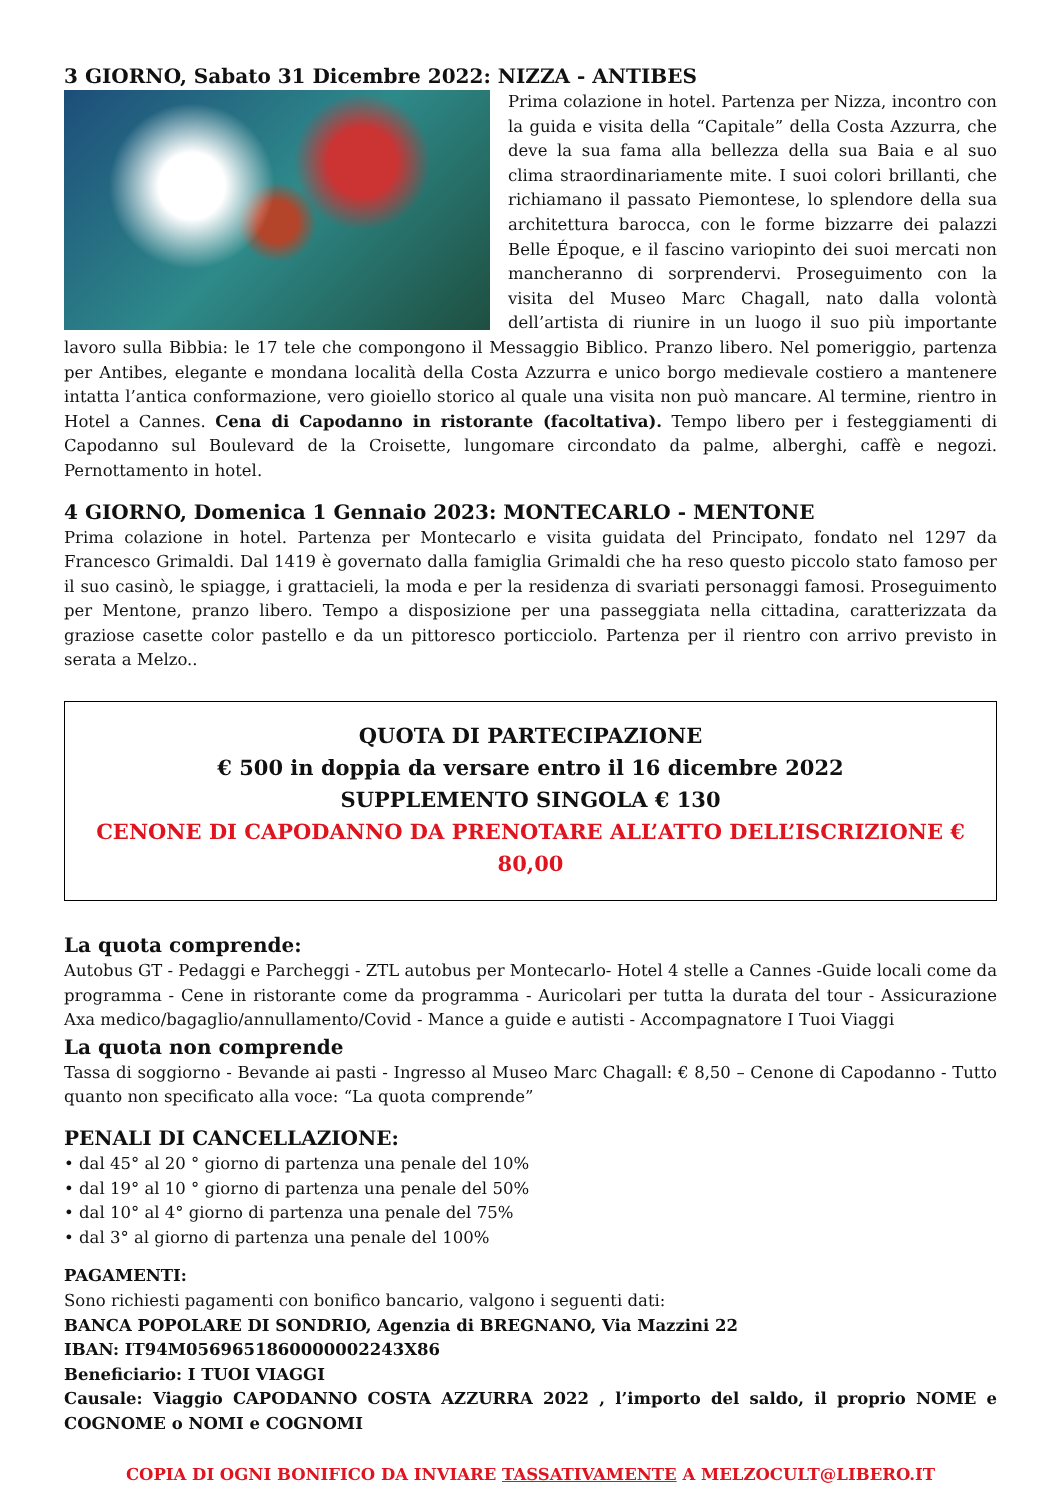3 GIORNO, Sabato 31 Dicembre 2022: NIZZA - ANTIBES
Prima colazione in hotel. Partenza per Nizza, incontro con la guida e visita della “Capitale” della Costa Azzurra, che deve la sua fama alla bellezza della sua Baia e al suo clima straordinariamente mite. I suoi colori brillanti, che richiamano il passato Piemontese, lo splendore della sua architettura barocca, con le forme bizzarre dei palazzi Belle Époque, e il fascino variopinto dei suoi mercati non mancheranno di sorprendervi. Proseguimento con la visita del Museo Marc Chagall, nato dalla volontà dell’artista di riunire in un luogo il suo più importante lavoro sulla Bibbia: le 17 tele che compongono il Messaggio Biblico. Pranzo libero. Nel pomeriggio, partenza per Antibes, elegante e mondana località della Costa Azzurra e unico borgo medievale costiero a mantenere intatta l’antica conformazione, vero gioiello storico al quale una visita non può mancare. Al termine, rientro in Hotel a Cannes. Cena di Capodanno in ristorante (facoltativa). Tempo libero per i festeggiamenti di Capodanno sul Boulevard de la Croisette, lungomare circondato da palme, alberghi, caffè e negozi. Pernottamento in hotel.
4 GIORNO, Domenica 1 Gennaio 2023: MONTECARLO - MENTONE
Prima colazione in hotel. Partenza per Montecarlo e visita guidata del Principato, fondato nel 1297 da Francesco Grimaldi. Dal 1419 è governato dalla famiglia Grimaldi che ha reso questo piccolo stato famoso per il suo casinò, le spiagge, i grattacieli, la moda e per la residenza di svariati personaggi famosi. Proseguimento per Mentone, pranzo libero. Tempo a disposizione per una passeggiata nella cittadina, caratterizzata da graziose casette color pastello e da un pittoresco porticciolo. Partenza per il rientro con arrivo previsto in serata a Melzo..
QUOTA DI PARTECIPAZIONE
€ 500 in doppia da versare entro il 16 dicembre 2022
SUPPLEMENTO SINGOLA € 130
CENONE DI CAPODANNO DA PRENOTARE ALL’ATTO DELL’ISCRIZIONE € 80,00
La quota comprende:
Autobus GT - Pedaggi e Parcheggi - ZTL autobus per Montecarlo- Hotel 4 stelle a Cannes -Guide locali come da programma - Cene in ristorante come da programma - Auricolari per tutta la durata del tour - Assicurazione Axa medico/bagaglio/annullamento/Covid - Mance a guide e autisti - Accompagnatore I Tuoi Viaggi
La quota non comprende
Tassa di soggiorno - Bevande ai pasti - Ingresso al Museo Marc Chagall: € 8,50 – Cenone di Capodanno - Tutto quanto non specificato alla voce: “La quota comprende”
PENALI DI CANCELLAZIONE:
• dal 45° al 20 ° giorno di partenza una penale del 10%
• dal 19° al 10 ° giorno di partenza una penale del 50%
• dal 10° al 4° giorno di partenza una penale del 75%
• dal 3° al giorno di partenza una penale del 100%
PAGAMENTI:
Sono richiesti pagamenti con bonifico bancario, valgono i seguenti dati:
BANCA POPOLARE DI SONDRIO, Agenzia di BREGNANO, Via Mazzini 22
IBAN: IT94M0569651860000002243X86
Beneficiario: I TUOI VIAGGI
Causale: Viaggio CAPODANNO COSTA AZZURRA 2022 , l’importo del saldo, il proprio NOME e COGNOME o NOMI e COGNOMI
COPIA DI OGNI BONIFICO DA INVIARE TASSATIVAMENTE A MELZOCULT@LIBERO.IT